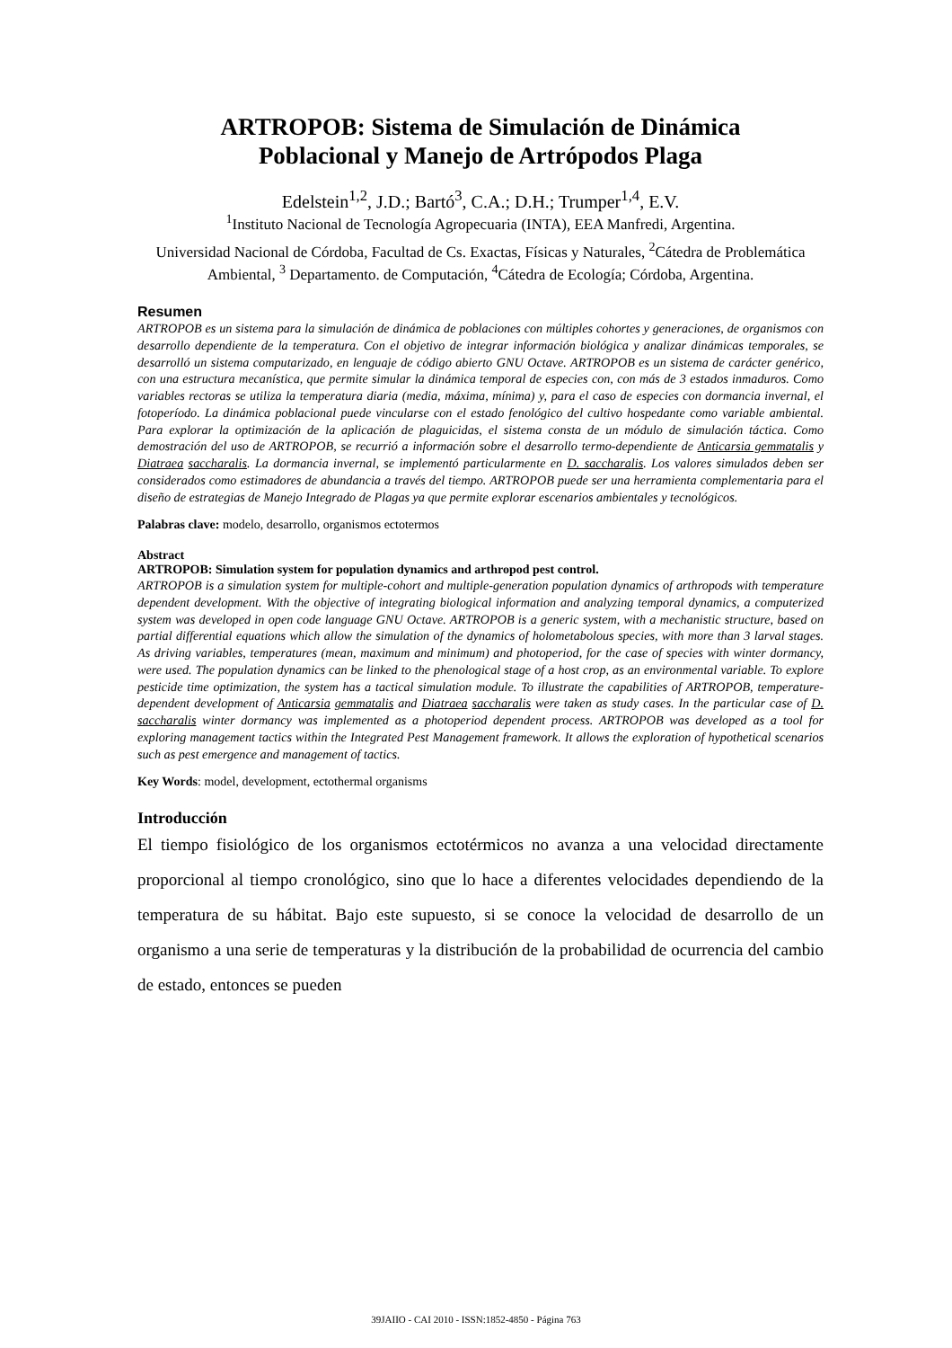ARTROPOB: Sistema de Simulación de Dinámica
Poblacional y Manejo de Artrópodos Plaga
Edelstein<sup>1,2</sup>, J.D.; Bartó<sup>3</sup>, C.A.; D.H.; Trumper<sup>1,4</sup>, E.V.
<sup>1</sup> Instituto Nacional de Tecnología Agropecuaria (INTA), EEA Manfredi, Argentina.
Universidad Nacional de Córdoba, Facultad de Cs. Exactas, Físicas y Naturales, <sup>2</sup>Cátedra de Problemática Ambiental, <sup>3</sup> Departamento. de Computación, <sup>4</sup>Cátedra de Ecología; Córdoba, Argentina.
Resumen
ARTROPOB es un sistema para la simulación de dinámica de poblaciones con múltiples cohortes y generaciones, de organismos con desarrollo dependiente de la temperatura. Con el objetivo de integrar información biológica y analizar dinámicas temporales, se desarrolló un sistema computarizado, en lenguaje de código abierto GNU Octave. ARTROPOB es un sistema de carácter genérico, con una estructura mecanística, que permite simular la dinámica temporal de especies con, con más de 3 estados inmaduros. Como variables rectoras se utiliza la temperatura diaria (media, máxima, mínima) y, para el caso de especies con dormancia invernal, el fotoperíodo. La dinámica poblacional puede vincularse con el estado fenológico del cultivo hospedante como variable ambiental. Para explorar la optimización de la aplicación de plaguicidas, el sistema consta de un módulo de simulación táctica. Como demostración del uso de ARTROPOB, se recurrió a información sobre el desarrollo termo-dependiente de Anticarsia gemmatalis y Diatraea saccharalis. La dormancia invernal, se implementó particularmente en D. saccharalis. Los valores simulados deben ser considerados como estimadores de abundancia a través del tiempo. ARTROPOB puede ser una herramienta complementaria para el diseño de estrategias de Manejo Integrado de Plagas ya que permite explorar escenarios ambientales y tecnológicos.
Palabras clave: modelo, desarrollo, organismos ectotermos
Abstract
ARTROPOB: Simulation system for population dynamics and arthropod pest control.
ARTROPOB is a simulation system for multiple-cohort and multiple-generation population dynamics of arthropods with temperature dependent development. With the objective of integrating biological information and analyzing temporal dynamics, a computerized system was developed in open code language GNU Octave. ARTROPOB is a generic system, with a mechanistic structure, based on partial differential equations which allow the simulation of the dynamics of holometabolous species, with more than 3 larval stages. As driving variables, temperatures (mean, maximum and minimum) and photoperiod, for the case of species with winter dormancy, were used. The population dynamics can be linked to the phenological stage of a host crop, as an environmental variable. To explore pesticide time optimization, the system has a tactical simulation module. To illustrate the capabilities of ARTROPOB, temperature-dependent development of Anticarsia gemmatalis and Diatraea saccharalis were taken as study cases. In the particular case of D. saccharalis winter dormancy was implemented as a photoperiod dependent process. ARTROPOB was developed as a tool for exploring management tactics within the Integrated Pest Management framework. It allows the exploration of hypothetical scenarios such as pest emergence and management of tactics.
Key Words: model, development, ectothermal organisms
Introducción
El tiempo fisiológico de los organismos ectotérmicos no avanza a una velocidad directamente proporcional al tiempo cronológico, sino que lo hace a diferentes velocidades dependiendo de la temperatura de su hábitat. Bajo este supuesto, si se conoce la velocidad de desarrollo de un organismo a una serie de temperaturas y la distribución de la probabilidad de ocurrencia del cambio de estado, entonces se pueden
39JAIIO - CAI 2010 - ISSN:1852-4850 - Página 763